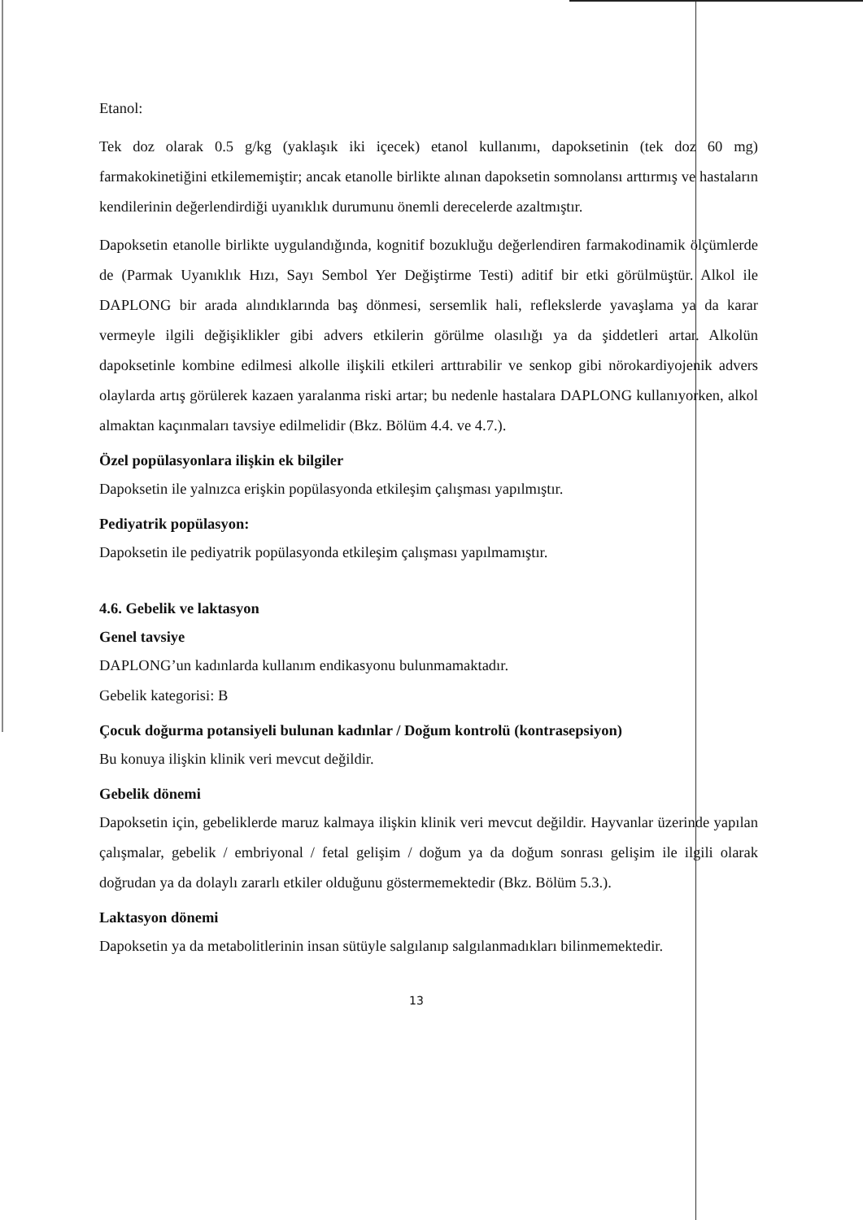Etanol:
Tek doz olarak 0.5 g/kg (yaklaşık iki içecek) etanol kullanımı, dapoksetinin (tek doz 60 mg) farmakokinetiğini etkilememiştir; ancak etanolle birlikte alınan dapoksetin somnolansı arttırmış ve hastaların kendilerinin değerlendirdiği uyanıklık durumunu önemli derecelerde azaltmıştır.
Dapoksetin etanolle birlikte uygulandığında, kognitif bozukluğu değerlendiren farmakodinamik ölçümlerde de (Parmak Uyanıklık Hızı, Sayı Sembol Yer Değiştirme Testi) aditif bir etki görülmüştür. Alkol ile DAPLONG bir arada alındıklarında baş dönmesi, sersemlik hali, reflekslerde yavaşlama ya da karar vermeyle ilgili değişiklikler gibi advers etkilerin görülme olasılığı ya da şiddetleri artar. Alkolün dapoksetinle kombine edilmesi alkolle ilişkili etkileri arttırabilir ve senkop gibi nörokardiyojenik advers olaylarda artış görülerek kazaen yaralanma riski artar; bu nedenle hastalara DAPLONG kullanıyorken, alkol almaktan kaçınmaları tavsiye edilmelidir (Bkz. Bölüm 4.4. ve 4.7.).
Özel popülasyonlara ilişkin ek bilgiler
Dapoksetin ile yalnızca erişkin popülasyonda etkileşim çalışması yapılmıştır.
Pediyatrik popülasyon:
Dapoksetin ile pediyatrik popülasyonda etkileşim çalışması yapılmamıştır.
4.6. Gebelik ve laktasyon
Genel tavsiye
DAPLONG’un kadınlarda kullanım endikasyonu bulunmamaktadır.
Gebelik kategorisi: B
Çocuk doğurma potansiyeli bulunan kadınlar / Doğum kontrolü (kontrasepsiyon)
Bu konuya ilişkin klinik veri mevcut değildir.
Gebelik dönemi
Dapoksetin için, gebeliklerde maruz kalmaya ilişkin klinik veri mevcut değildir. Hayvanlar üzerinde yapılan çalışmalar, gebelik / embriyonal / fetal gelişim / doğum ya da doğum sonrası gelişim ile ilgili olarak doğrudan ya da dolaylı zararlı etkiler olduğunu göstermemektedir (Bkz. Bölüm 5.3.).
Laktasyon dönemi
Dapoksetin ya da metabolitlerinin insan sütüyle salgılanıp salgılanmadıkları bilinmemektedir.
13